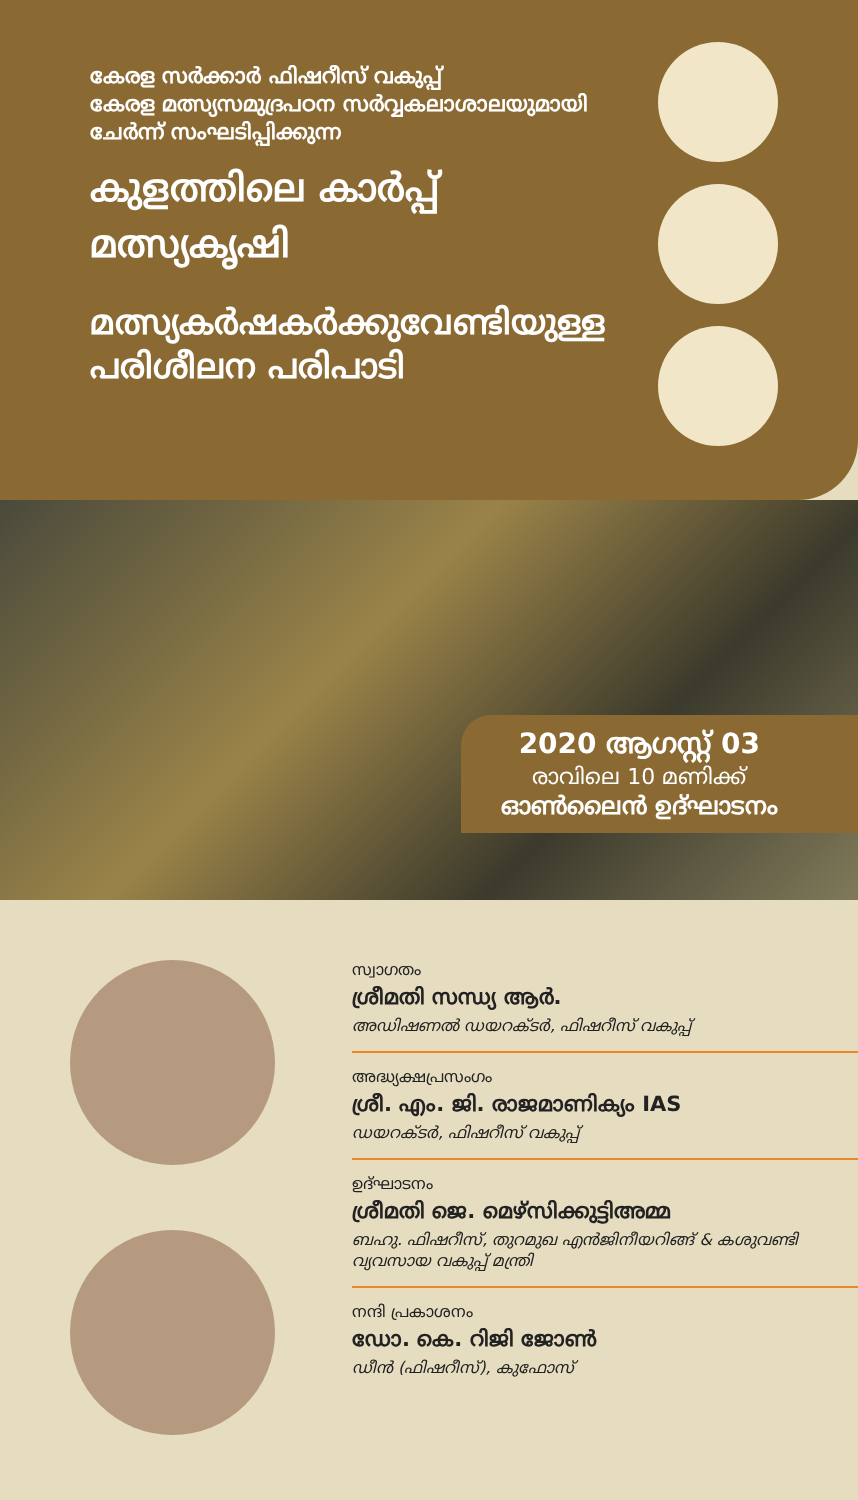കേരള സർക്കാർ ഫിഷറീസ് വകുപ്പ്
കേരള മത്സ്യസമുദ്രപഠന സർവ്വകലാശാലയുമായി
ചേർന്ന് സംഘടിപ്പിക്കുന്ന
കുളത്തിലെ കാർപ്പ്
മത്സ്യകൃഷി
മത്സ്യകർഷകർക്കുവേണ്ടിയുള്ള
പരിശീലന പരിപാടി
2020 ആഗസ്റ്റ് 03
രാവിലെ 10 മണിക്ക്
ഓൺലൈൻ ഉദ്ഘാടനം
സ്വാഗതം
ശ്രീമതി സന്ധ്യ ആർ.
അഡിഷണൽ ഡയറക്ടർ, ഫിഷറീസ് വകുപ്പ്
അദ്ധ്യക്ഷപ്രസംഗം
ശ്രീ. എം. ജി. രാജമാണിക്യം IAS
ഡയറക്ടർ, ഫിഷറീസ് വകുപ്പ്
ഉദ്ഘാടനം
ശ്രീമതി ജെ. മെഴ്സിക്കുട്ടിഅമ്മ
ബഹു. ഫിഷറീസ്, തുറമുഖ എൻജിനീയറിങ്ങ് & കശുവണ്ടി വ്യവസായ വകുപ്പ് മന്ത്രി
നന്ദി പ്രകാശനം
ഡോ. കെ. റിജി ജോൺ
ഡീൻ (ഫിഷറീസ്), കുഫോസ്